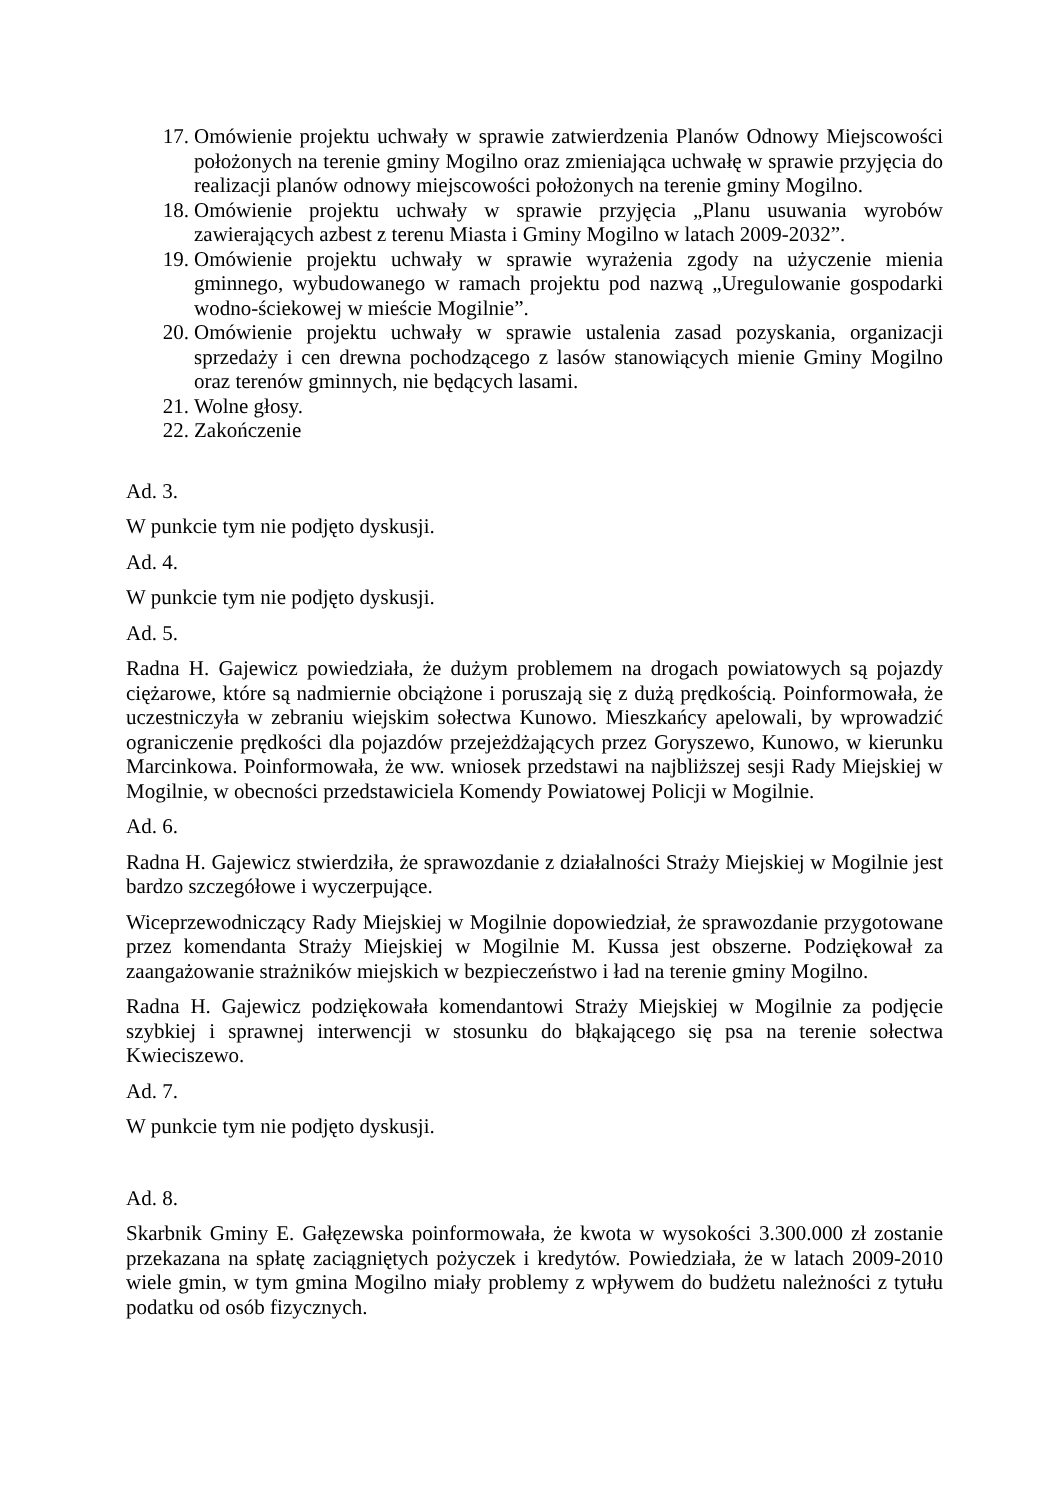17. Omówienie projektu uchwały w sprawie zatwierdzenia Planów Odnowy Miejscowości położonych na terenie gminy Mogilno oraz zmieniająca uchwałę w sprawie przyjęcia do realizacji planów odnowy miejscowości położonych na terenie gminy Mogilno.
18. Omówienie projektu uchwały w sprawie przyjęcia „Planu usuwania wyrobów zawierających azbest z terenu Miasta i Gminy Mogilno w latach 2009-2032”.
19. Omówienie projektu uchwały w sprawie wyrażenia zgody na użyczenie mienia gminnego, wybudowanego w ramach projektu pod nazwą „Uregulowanie gospodarki wodno-ściekowej w mieście Mogilnie”.
20. Omówienie projektu uchwały w sprawie ustalenia zasad pozyskania, organizacji sprzedaży i cen drewna pochodzącego z lasów stanowiących mienie Gminy Mogilno oraz terenów gminnych, nie będących lasami.
21. Wolne głosy.
22. Zakończenie
Ad. 3.
W punkcie tym nie podjęto dyskusji.
Ad. 4.
W punkcie tym nie podjęto dyskusji.
Ad. 5.
Radna H. Gajewicz powiedziała, że dużym problemem na drogach powiatowych są pojazdy ciężarowe, które są nadmiernie obciążone i poruszają się z dużą prędkością. Poinformowała, że uczestniczyła w zebraniu wiejskim sołectwa Kunowo. Mieszkańcy apelowali, by wprowadzić ograniczenie prędkości dla pojazdów przejeżdżających przez Goryszewo, Kunowo, w kierunku Marcinkowa. Poinformowała, że ww. wniosek przedstawi na najbliższej sesji Rady Miejskiej w Mogilnie, w obecności przedstawiciela Komendy Powiatowej Policji w Mogilnie.
Ad. 6.
Radna H. Gajewicz stwierdziła, że sprawozdanie z działalności Straży Miejskiej w Mogilnie jest bardzo szczegółowe i wyczerpujące.
Wiceprzewodniczący Rady Miejskiej w Mogilnie dopowiedział, że sprawozdanie przygotowane przez komendanta Straży Miejskiej w Mogilnie M. Kussa jest obszerne. Podziękował za zaangażowanie strażników miejskich w bezpieczeństwo i ład na terenie gminy Mogilno.
Radna H. Gajewicz podziękowała komendantowi Straży Miejskiej w Mogilnie za podjęcie szybkiej i sprawnej interwencji w stosunku do błąkającego się psa na terenie sołectwa Kwieciszewo.
Ad. 7.
W punkcie tym nie podjęto dyskusji.
Ad. 8.
Skarbnik Gminy E. Gałęzewska poinformowała, że kwota w wysokości 3.300.000 zł zostanie przekazana na spłatę zaciągniętych pożyczek i kredytów. Powiedziała, że w latach 2009-2010 wiele gmin, w tym gmina Mogilno miały problemy z wpływem do budżetu należności z tytułu podatku od osób fizycznych.